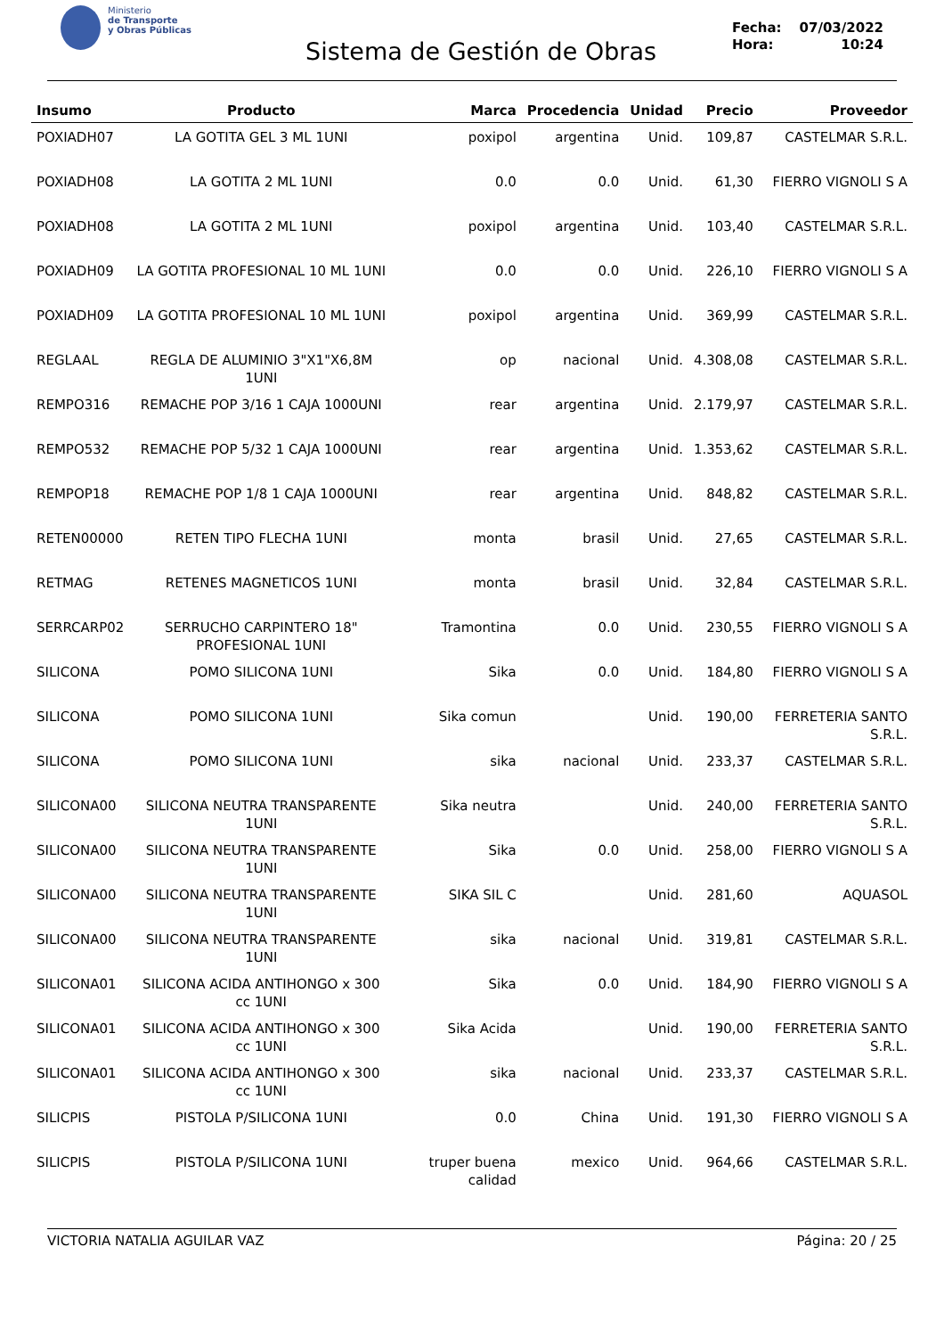Ministerio
de Transporte
y Obras Públicas
Sistema de Gestión de Obras
Fecha: 07/03/2022
Hora: 10:24
| Insumo | Producto | Marca | Procedencia | Unidad | Precio | Proveedor |
| --- | --- | --- | --- | --- | --- | --- |
| POXIADH07 | LA GOTITA GEL 3 ML 1UNI | poxipol | argentina | Unid. | 109,87 | CASTELMAR S.R.L. |
| POXIADH08 | LA GOTITA 2 ML 1UNI | 0.0 | 0.0 | Unid. | 61,30 | FIERRO VIGNOLI S A |
| POXIADH08 | LA GOTITA 2 ML 1UNI | poxipol | argentina | Unid. | 103,40 | CASTELMAR S.R.L. |
| POXIADH09 | LA GOTITA PROFESIONAL 10 ML 1UNI | 0.0 | 0.0 | Unid. | 226,10 | FIERRO VIGNOLI S A |
| POXIADH09 | LA GOTITA PROFESIONAL 10 ML 1UNI | poxipol | argentina | Unid. | 369,99 | CASTELMAR S.R.L. |
| REGLAAL | REGLA DE ALUMINIO 3"X1"X6,8M 1UNI | op | nacional | Unid. | 4.308,08 | CASTELMAR S.R.L. |
| REMPO316 | REMACHE POP 3/16 1 CAJA 1000UNI | rear | argentina | Unid. | 2.179,97 | CASTELMAR S.R.L. |
| REMPO532 | REMACHE POP 5/32 1 CAJA 1000UNI | rear | argentina | Unid. | 1.353,62 | CASTELMAR S.R.L. |
| REMPOP18 | REMACHE POP 1/8 1 CAJA 1000UNI | rear | argentina | Unid. | 848,82 | CASTELMAR S.R.L. |
| RETEN00000 | RETEN TIPO FLECHA 1UNI | monta | brasil | Unid. | 27,65 | CASTELMAR S.R.L. |
| RETMAG | RETENES MAGNETICOS 1UNI | monta | brasil | Unid. | 32,84 | CASTELMAR S.R.L. |
| SERRCARP02 | SERRUCHO CARPINTERO 18" PROFESIONAL 1UNI | Tramontina | 0.0 | Unid. | 230,55 | FIERRO VIGNOLI S A |
| SILICONA | POMO SILICONA 1UNI | Sika | 0.0 | Unid. | 184,80 | FIERRO VIGNOLI S A |
| SILICONA | POMO SILICONA 1UNI | Sika comun | | Unid. | 190,00 | FERRETERIA SANTO S.R.L. |
| SILICONA | POMO SILICONA 1UNI | sika | nacional | Unid. | 233,37 | CASTELMAR S.R.L. |
| SILICONA00 | SILICONA NEUTRA TRANSPARENTE 1UNI | Sika neutra | | Unid. | 240,00 | FERRETERIA SANTO S.R.L. |
| SILICONA00 | SILICONA NEUTRA TRANSPARENTE 1UNI | Sika | 0.0 | Unid. | 258,00 | FIERRO VIGNOLI S A |
| SILICONA00 | SILICONA NEUTRA TRANSPARENTE 1UNI | SIKA SIL C | | Unid. | 281,60 | AQUASOL |
| SILICONA00 | SILICONA NEUTRA TRANSPARENTE 1UNI | sika | nacional | Unid. | 319,81 | CASTELMAR S.R.L. |
| SILICONA01 | SILICONA ACIDA ANTIHONGO x 300 cc 1UNI | Sika | 0.0 | Unid. | 184,90 | FIERRO VIGNOLI S A |
| SILICONA01 | SILICONA ACIDA ANTIHONGO x 300 cc 1UNI | Sika Acida | | Unid. | 190,00 | FERRETERIA SANTO S.R.L. |
| SILICONA01 | SILICONA ACIDA ANTIHONGO x 300 cc 1UNI | sika | nacional | Unid. | 233,37 | CASTELMAR S.R.L. |
| SILICPIS | PISTOLA P/SILICONA 1UNI | 0.0 | China | Unid. | 191,30 | FIERRO VIGNOLI S A |
| SILICPIS | PISTOLA P/SILICONA 1UNI | truper buena calidad | mexico | Unid. | 964,66 | CASTELMAR S.R.L. |
VICTORIA NATALIA AGUILAR VAZ Página: 20 / 25